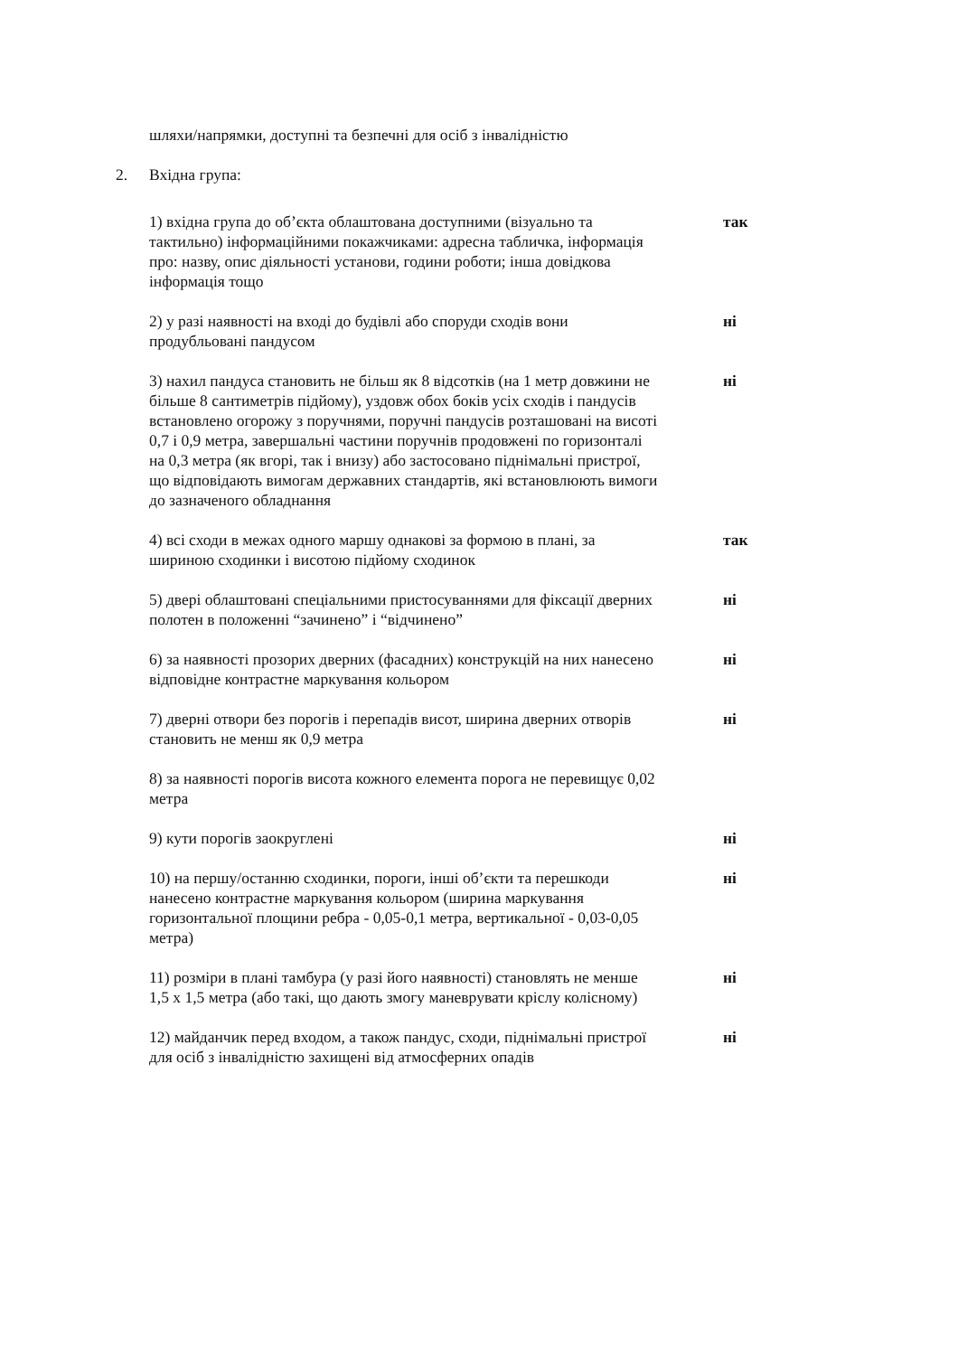шляхи/напрямки, доступні та безпечні для осіб з інвалідністю
2. Вхідна група:
1) вхідна група до об’єкта облаштована доступними (візуально та тактильно) інформаційними покажчиками: адресна табличка, інформація про: назву, опис діяльності установи, години роботи; інша довідкова інформація тощо
так
2) у разі наявності на вході до будівлі або споруди сходів вони продубльовані пандусом
ні
3) нахил пандуса становить не більш як 8 відсотків (на 1 метр довжини не більше 8 сантиметрів підйому), уздовж обох боків усіх сходів і пандусів встановлено огорожу з поручнями, поручні пандусів розташовані на висоті 0,7 і 0,9 метра, завершальні частини поручнів продовжені по горизонталі на 0,3 метра (як вгорі, так і внизу) або застосовано піднімальні пристрої, що відповідають вимогам державних стандартів, які встановлюють вимоги до зазначеного обладнання
ні
4) всі сходи в межах одного маршу однакові за формою в плані, за шириною сходинки і висотою підйому сходинок
так
5) двері облаштовані спеціальними пристосуваннями для фіксації дверних полотен в положенні “зачинено” і “відчинено”
ні
6) за наявності прозорих дверних (фасадних) конструкцій на них нанесено відповідне контрастне маркування кольором
ні
7) дверні отвори без порогів і перепадів висот, ширина дверних отворів становить не менш як 0,9 метра
ні
8) за наявності порогів висота кожного елемента порога не перевищує 0,02 метра
9) кути порогів заокруглені ні
10) на першу/останню сходинки, пороги, інші об’єкти та перешкоди нанесено контрастне маркування кольором (ширина маркування горизонтальної площини ребра - 0,05-0,1 метра, вертикальної - 0,03-0,05 метра)
ні
11) розміри в плані тамбура (у разі його наявності) становлять не менше 1,5 х 1,5 метра (або такі, що дають змогу маневрувати кріслу колісному)
ні
12) майданчик перед входом, а також пандус, сходи, піднімальні пристрої для осіб з інвалідністю захищені від атмосферних опадів
ні